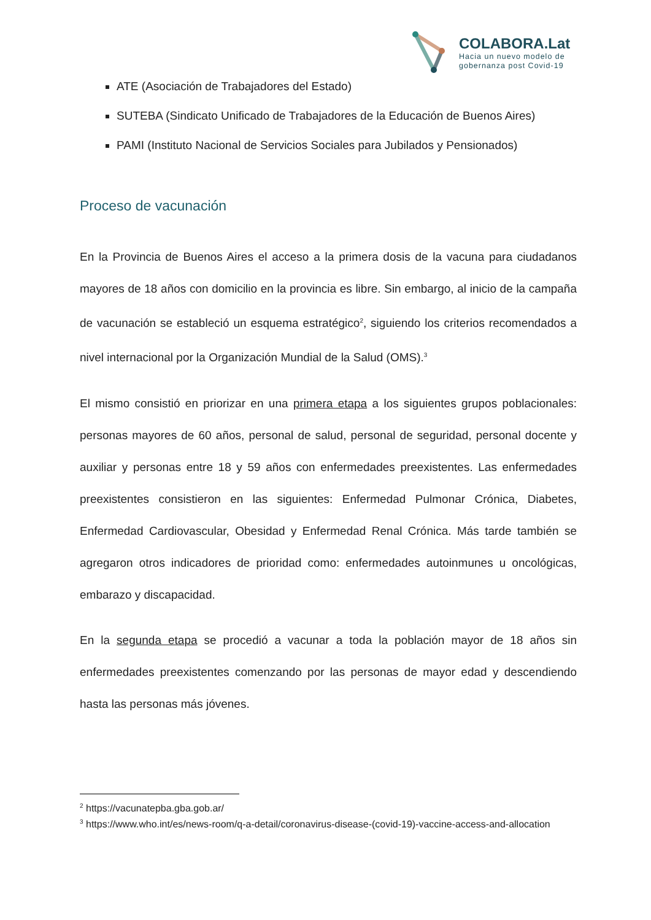COLABORA.Lat
Hacia un nuevo modelo de
gobernanza post Covid-19
ATE (Asociación de Trabajadores del Estado)
SUTEBA (Sindicato Unificado de Trabajadores de la Educación de Buenos Aires)
PAMI (Instituto Nacional de Servicios Sociales para Jubilados y Pensionados)
Proceso de vacunación
En la Provincia de Buenos Aires el acceso a la primera dosis de la vacuna para ciudadanos mayores de 18 años con domicilio en la provincia es libre. Sin embargo, al inicio de la campaña de vacunación se estableció un esquema estratégico<sup>2</sup>, siguiendo los criterios recomendados a nivel internacional por la Organización Mundial de la Salud (OMS).<sup>3</sup>
El mismo consistió en priorizar en una primera etapa a los siguientes grupos poblacionales: personas mayores de 60 años, personal de salud, personal de seguridad, personal docente y auxiliar y personas entre 18 y 59 años con enfermedades preexistentes. Las enfermedades preexistentes consistieron en las siguientes: Enfermedad Pulmonar Crónica, Diabetes, Enfermedad Cardiovascular, Obesidad y Enfermedad Renal Crónica. Más tarde también se agregaron otros indicadores de prioridad como: enfermedades autoinmunes u oncológicas, embarazo y discapacidad.
En la segunda etapa se procedió a vacunar a toda la población mayor de 18 años sin enfermedades preexistentes comenzando por las personas de mayor edad y descendiendo hasta las personas más jóvenes.
<sup>2</sup> https://vacunatepba.gba.gob.ar/
<sup>3</sup> https://www.who.int/es/news-room/q-a-detail/coronavirus-disease-(covid-19)-vaccine-access-and-allocation